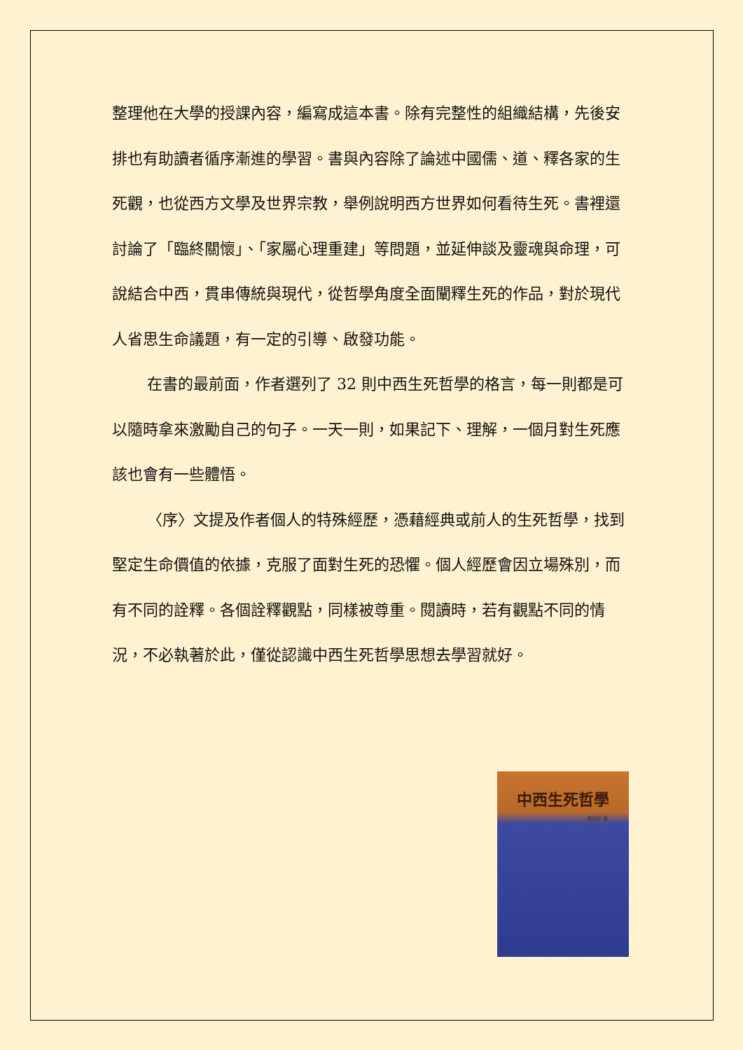整理他在大學的授課內容，編寫成這本書。除有完整性的組織結構，先後安排也有助讀者循序漸進的學習。書與內容除了論述中國儒、道、釋各家的生死觀，也從西方文學及世界宗教，舉例說明西方世界如何看待生死。書裡還討論了「臨終關懷」、「家屬心理重建」等問題，並延伸談及靈魂與命理，可說結合中西，貫串傳統與現代，從哲學角度全面闡釋生死的作品，對於現代人省思生命議題，有一定的引導、啟發功能。
在書的最前面，作者選列了 32 則中西生死哲學的格言，每一則都是可以隨時拿來激勵自己的句子。一天一則，如果記下、理解，一個月對生死應該也會有一些體悟。
〈序〉文提及作者個人的特殊經歷，憑藉經典或前人的生死哲學，找到堅定生命價值的依據，克服了面對生死的恐懼。個人經歷會因立場殊別，而有不同的詮釋。各個詮釋觀點，同樣被尊重。閱讀時，若有觀點不同的情況，不必執著於此，僅從認識中西生死哲學思想去學習就好。
中西生死哲學
馮滬祥 著